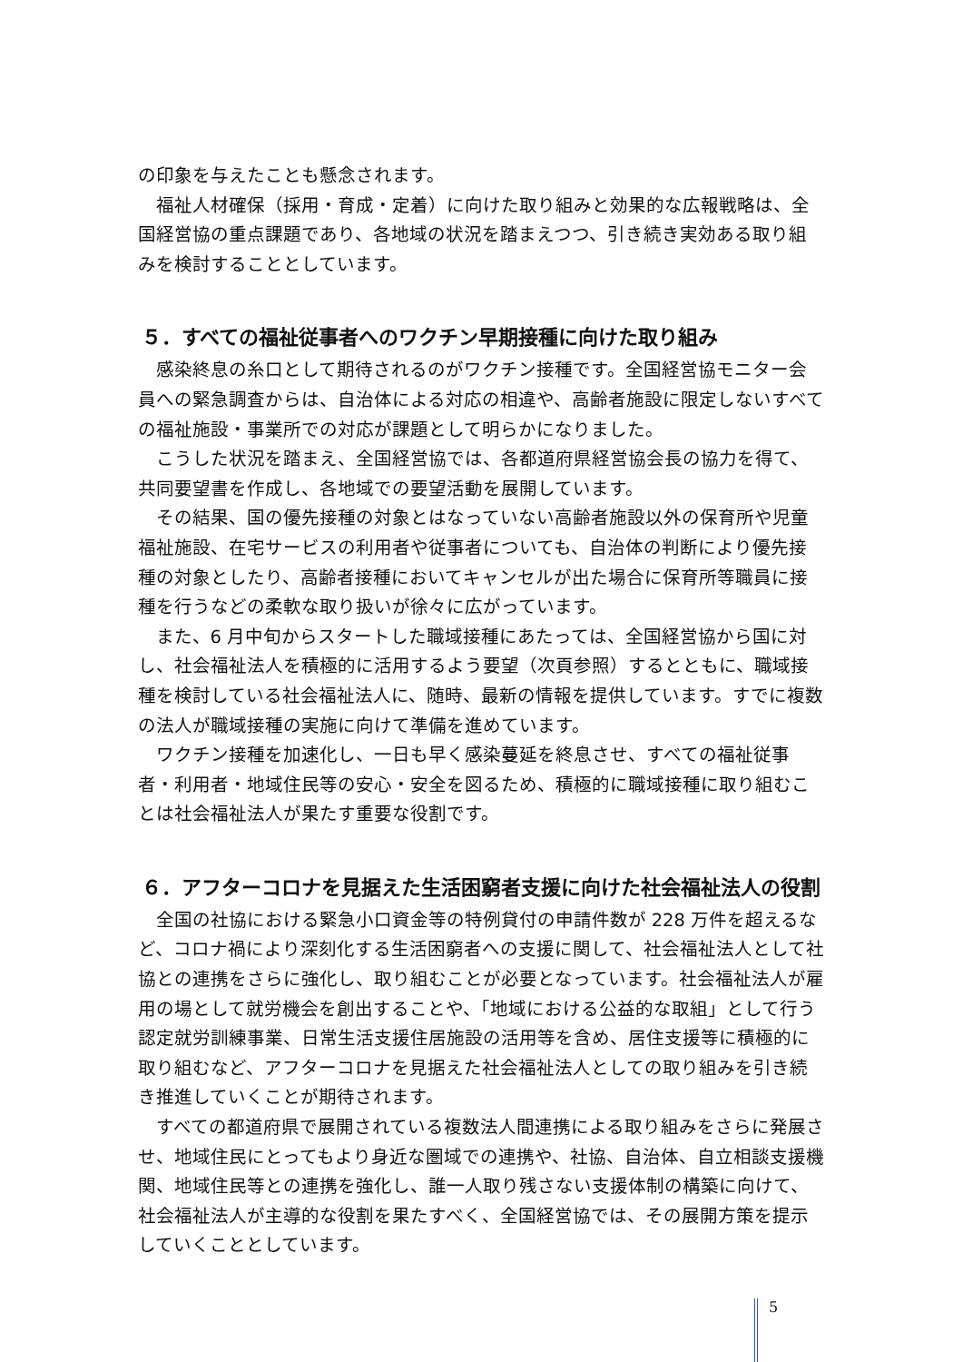の印象を与えたことも懸念されます。
福祉人材確保（採用・育成・定着）に向けた取り組みと効果的な広報戦略は、全国経営協の重点課題であり、各地域の状況を踏まえつつ、引き続き実効ある取り組みを検討することとしています。
５．すべての福祉従事者へのワクチン早期接種に向けた取り組み
感染終息の糸口として期待されるのがワクチン接種です。全国経営協モニター会員への緊急調査からは、自治体による対応の相違や、高齢者施設に限定しないすべての福祉施設・事業所での対応が課題として明らかになりました。
こうした状況を踏まえ、全国経営協では、各都道府県経営協会長の協力を得て、共同要望書を作成し、各地域での要望活動を展開しています。
その結果、国の優先接種の対象とはなっていない高齢者施設以外の保育所や児童福祉施設、在宅サービスの利用者や従事者についても、自治体の判断により優先接種の対象としたり、高齢者接種においてキャンセルが出た場合に保育所等職員に接種を行うなどの柔軟な取り扱いが徐々に広がっています。
また、6 月中旬からスタートした職域接種にあたっては、全国経営協から国に対し、社会福祉法人を積極的に活用するよう要望（次頁参照）するとともに、職域接種を検討している社会福祉法人に、随時、最新の情報を提供しています。すでに複数の法人が職域接種の実施に向けて準備を進めています。
ワクチン接種を加速化し、一日も早く感染蔓延を終息させ、すべての福祉従事者・利用者・地域住民等の安心・安全を図るため、積極的に職域接種に取り組むことは社会福祉法人が果たす重要な役割です。
６．アフターコロナを見据えた生活困窮者支援に向けた社会福祉法人の役割
全国の社協における緊急小口資金等の特例貸付の申請件数が 228 万件を超えるなど、コロナ禍により深刻化する生活困窮者への支援に関して、社会福祉法人として社協との連携をさらに強化し、取り組むことが必要となっています。社会福祉法人が雇用の場として就労機会を創出することや、「地域における公益的な取組」として行う認定就労訓練事業、日常生活支援住居施設の活用等を含め、居住支援等に積極的に取り組むなど、アフターコロナを見据えた社会福祉法人としての取り組みを引き続き推進していくことが期待されます。
すべての都道府県で展開されている複数法人間連携による取り組みをさらに発展させ、地域住民にとってもより身近な圏域での連携や、社協、自治体、自立相談支援機関、地域住民等との連携を強化し、誰一人取り残さない支援体制の構築に向けて、社会福祉法人が主導的な役割を果たすべく、全国経営協では、その展開方策を提示していくこととしています。
5